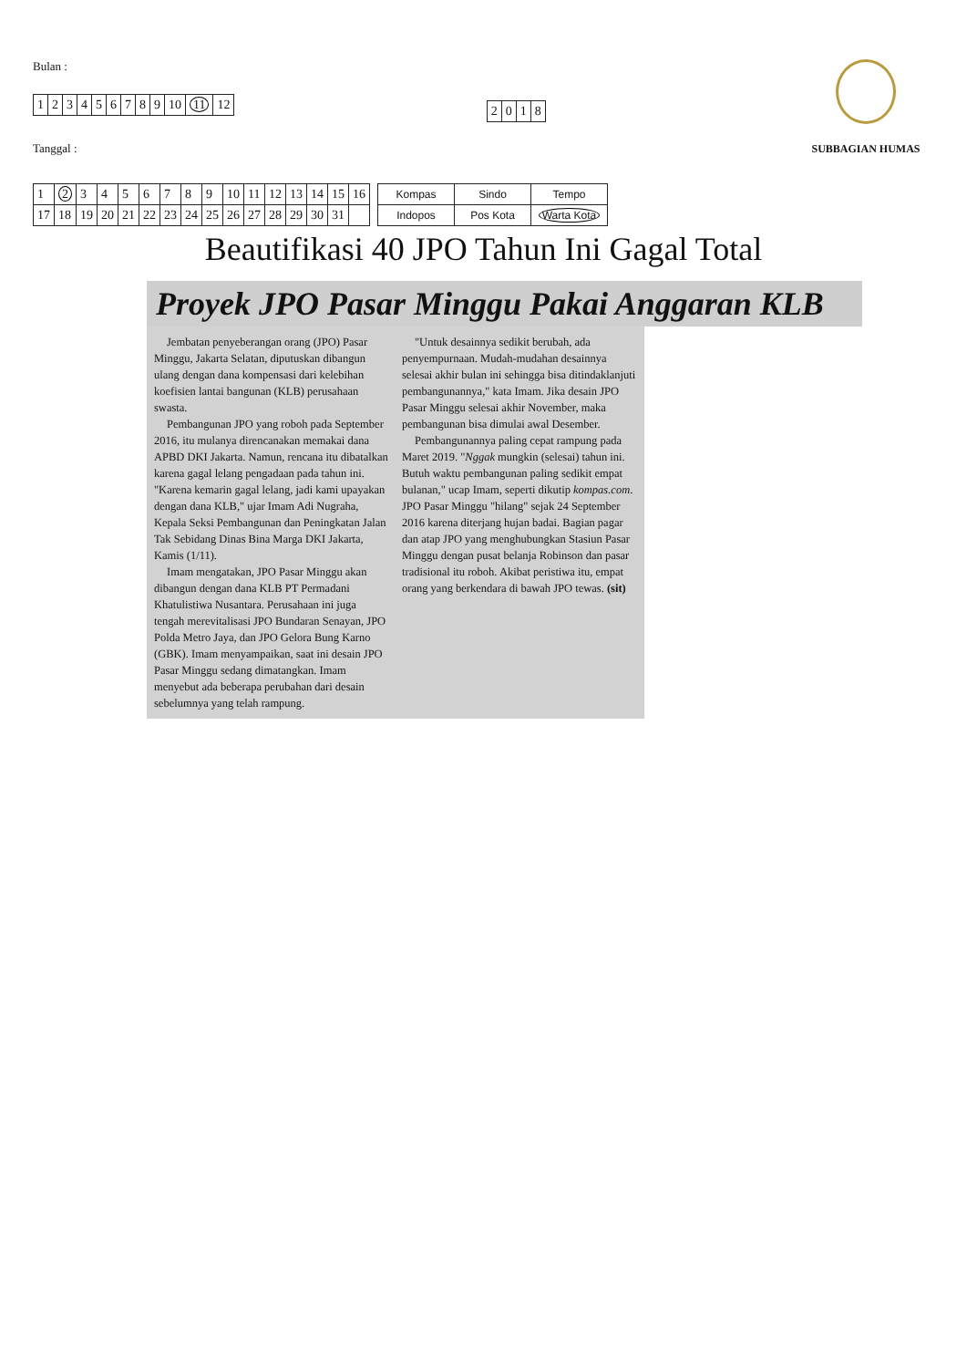Bulan :
| 1 | 2 | 3 | 4 | 5 | 6 | 7 | 8 | 9 | 10 | 11 | 12 |
Tanggal :
| 2 | 0 | 1 | 8 |
SUBBAGIAN HUMAS
| 1 | 2 | 3 | 4 | 5 | 6 | 7 | 8 | 9 | 10 | 11 | 12 | 13 | 14 | 15 | 16 |
| 17 | 18 | 19 | 20 | 21 | 22 | 23 | 24 | 25 | 26 | 27 | 28 | 29 | 30 | 31 | |
| Kompas | Sindo | Tempo |
| Indopos | Pos Kota | Warta Kota |
Beautifikasi 40 JPO Tahun Ini Gagal Total
Proyek JPO Pasar Minggu Pakai Anggaran KLB
Jembatan penyeberangan orang (JPO) Pasar Minggu, Jakarta Selatan, diputuskan dibangun ulang dengan dana kompensasi dari kelebihan koefisien lantai bangunan (KLB) perusahaan swasta.
Pembangunan JPO yang roboh pada September 2016, itu mulanya direncanakan memakai dana APBD DKI Jakarta. Namun, rencana itu dibatalkan karena gagal lelang pengadaan pada tahun ini. "Karena kemarin gagal lelang, jadi kami upayakan dengan dana KLB," ujar Imam Adi Nugraha, Kepala Seksi Pembangunan dan Peningkatan Jalan Tak Sebidang Dinas Bina Marga DKI Jakarta, Kamis (1/11).
Imam mengatakan, JPO Pasar Minggu akan dibangun dengan dana KLB PT Permadani Khatulistiwa Nusantara. Perusahaan ini juga tengah merevitalisasi JPO Bundaran Senayan, JPO Polda Metro Jaya, dan JPO Gelora Bung Karno (GBK). Imam menyampaikan, saat ini desain JPO Pasar Minggu sedang dimatangkan. Imam menyebut ada beberapa perubahan dari desain sebelumnya yang telah rampung.
"Untuk desainnya sedikit berubah, ada penyempurnaan. Mudah-mudahan desainnya selesai akhir bulan ini sehingga bisa ditindaklanjuti pembangunannya," kata Imam. Jika desain JPO Pasar Minggu selesai akhir November, maka pembangunan bisa dimulai awal Desember.
Pembangunannya paling cepat rampung pada Maret 2019. "Nggak mungkin (selesai) tahun ini. Butuh waktu pembangunan paling sedikit empat bulanan," ucap Imam, seperti dikutip kompas.com. JPO Pasar Minggu "hilang" sejak 24 September 2016 karena diterjang hujan badai. Bagian pagar dan atap JPO yang menghubungkan Stasiun Pasar Minggu dengan pusat belanja Robinson dan pasar tradisional itu roboh. Akibat peristiwa itu, empat orang yang berkendara di bawah JPO tewas. (sit)